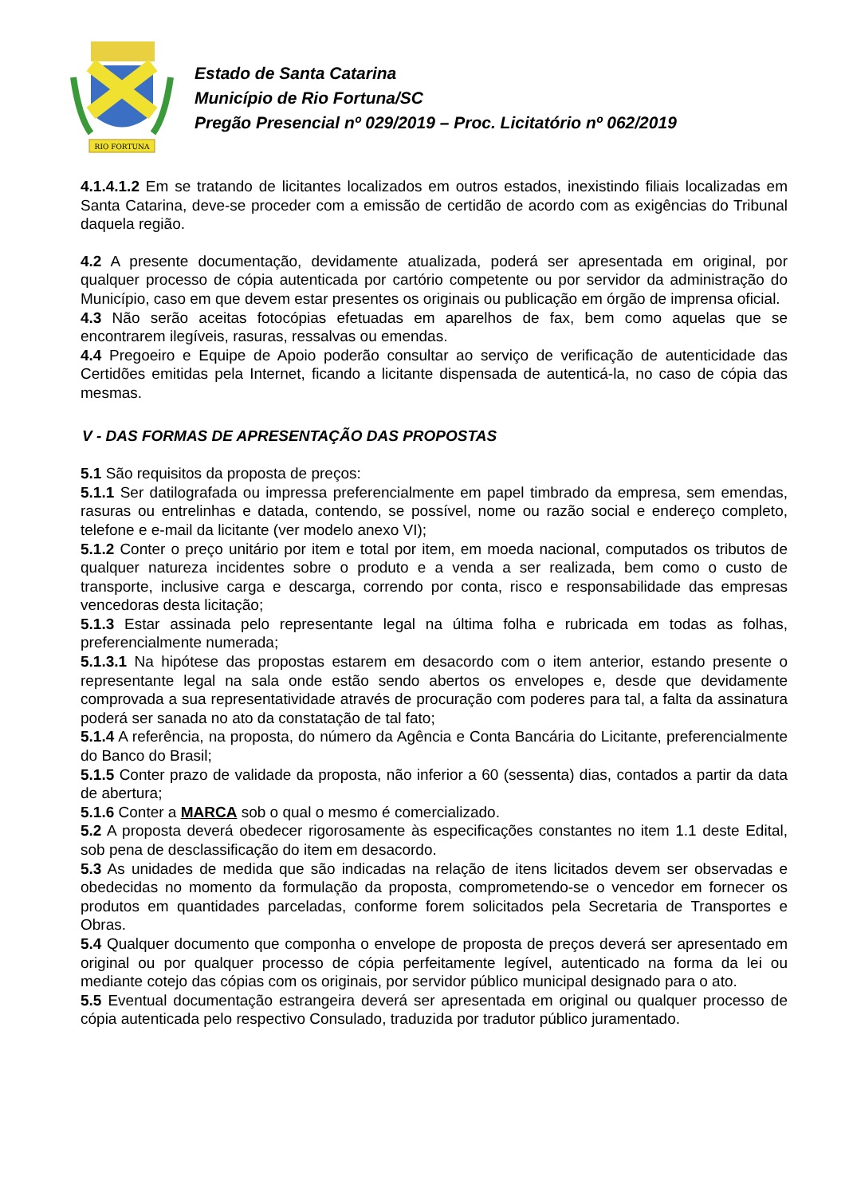RIO FORTUNA
Estado de Santa Catarina
Município de Rio Fortuna/SC
Pregão Presencial nº 029/2019 – Proc. Licitatório nº 062/2019
4.1.4.1.2 Em se tratando de licitantes localizados em outros estados, inexistindo filiais localizadas em Santa Catarina, deve-se proceder com a emissão de certidão de acordo com as exigências do Tribunal daquela região.
4.2 A presente documentação, devidamente atualizada, poderá ser apresentada em original, por qualquer processo de cópia autenticada por cartório competente ou por servidor da administração do Município, caso em que devem estar presentes os originais ou publicação em órgão de imprensa oficial.
4.3 Não serão aceitas fotocópias efetuadas em aparelhos de fax, bem como aquelas que se encontrarem ilegíveis, rasuras, ressalvas ou emendas.
4.4 Pregoeiro e Equipe de Apoio poderão consultar ao serviço de verificação de autenticidade das Certidões emitidas pela Internet, ficando a licitante dispensada de autenticá-la, no caso de cópia das mesmas.
V - DAS FORMAS DE APRESENTAÇÃO DAS PROPOSTAS
5.1 São requisitos da proposta de preços:
5.1.1 Ser datilografada ou impressa preferencialmente em papel timbrado da empresa, sem emendas, rasuras ou entrelinhas e datada, contendo, se possível, nome ou razão social e endereço completo, telefone e e-mail da licitante (ver modelo anexo VI);
5.1.2 Conter o preço unitário por item e total por item, em moeda nacional, computados os tributos de qualquer natureza incidentes sobre o produto e a venda a ser realizada, bem como o custo de transporte, inclusive carga e descarga, correndo por conta, risco e responsabilidade das empresas vencedoras desta licitação;
5.1.3 Estar assinada pelo representante legal na última folha e rubricada em todas as folhas, preferencialmente numerada;
5.1.3.1 Na hipótese das propostas estarem em desacordo com o item anterior, estando presente o representante legal na sala onde estão sendo abertos os envelopes e, desde que devidamente comprovada a sua representatividade através de procuração com poderes para tal, a falta da assinatura poderá ser sanada no ato da constatação de tal fato;
5.1.4 A referência, na proposta, do número da Agência e Conta Bancária do Licitante, preferencialmente do Banco do Brasil;
5.1.5 Conter prazo de validade da proposta, não inferior a 60 (sessenta) dias, contados a partir da data de abertura;
5.1.6 Conter a MARCA sob o qual o mesmo é comercializado.
5.2 A proposta deverá obedecer rigorosamente às especificações constantes no item 1.1 deste Edital, sob pena de desclassificação do item em desacordo.
5.3 As unidades de medida que são indicadas na relação de itens licitados devem ser observadas e obedecidas no momento da formulação da proposta, comprometendo-se o vencedor em fornecer os produtos em quantidades parceladas, conforme forem solicitados pela Secretaria de Transportes e Obras.
5.4 Qualquer documento que componha o envelope de proposta de preços deverá ser apresentado em original ou por qualquer processo de cópia perfeitamente legível, autenticado na forma da lei ou mediante cotejo das cópias com os originais, por servidor público municipal designado para o ato.
5.5 Eventual documentação estrangeira deverá ser apresentada em original ou qualquer processo de cópia autenticada pelo respectivo Consulado, traduzida por tradutor público juramentado.